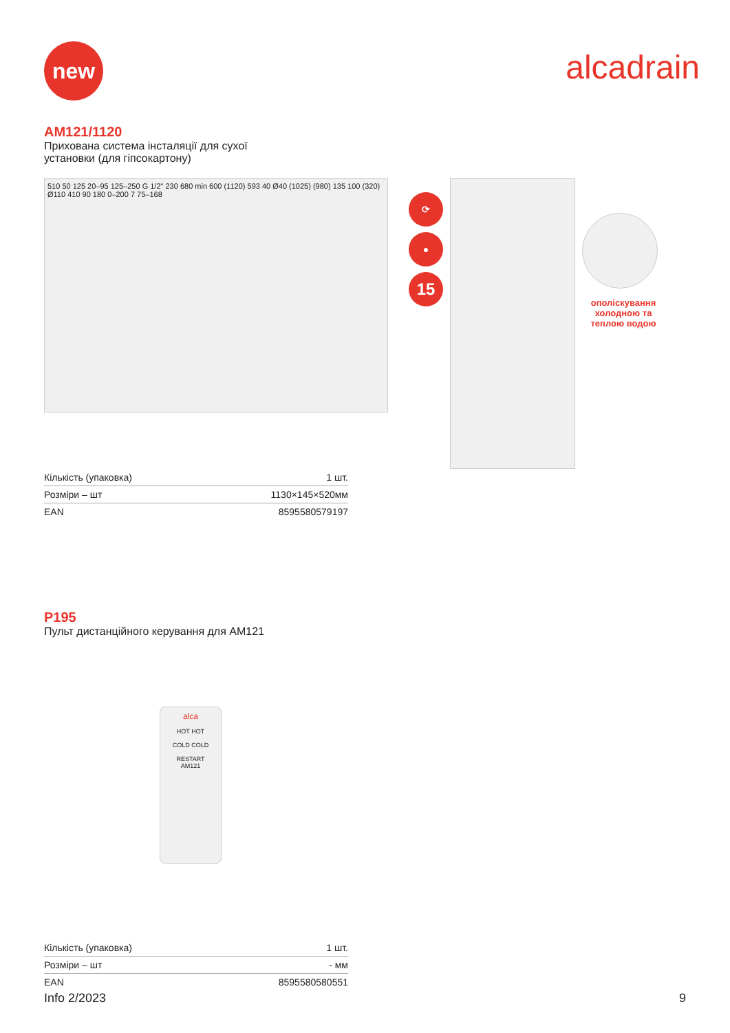new
alcadrain
AM121/1120
Прихована система інсталяції для сухої
установки (для гіпсокартону)
510 50 125 20–95 125–250 G 1/2" 230 680 min 600 (1120) 593 40 Ø40 (1025) (980) 135 100 (320) Ø110 410 90 180 0–200 7 75–168
⟳
●
15
ополіскування холодною та теплою водою
| Кількість (упаковка) | 1 шт. |
| Розміри – шт | 1130×145×520мм |
| EAN | 8595580579197 |
P195
Пульт дистанційного керування для AM121
alca
HOT HOT
COLD COLD
RESTART
AM121
| Кількість (упаковка) | 1 шт. |
| Розміри – шт | - мм |
| EAN | 8595580580551 |
Info 2/2023 9